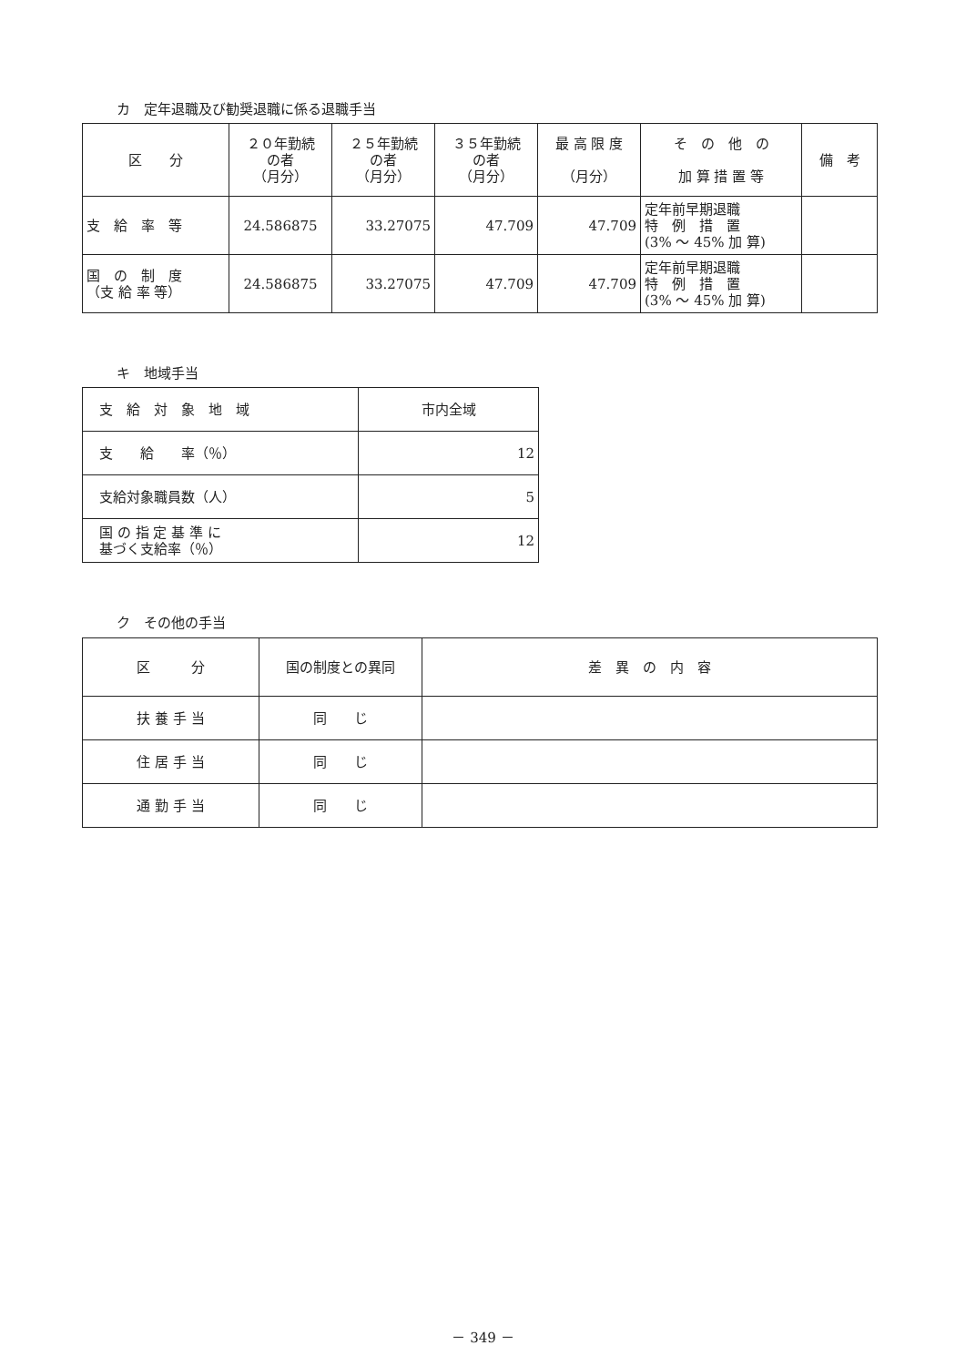カ　定年退職及び勧奨退職に係る退職手当
| 区 分 | ２０年勤続 の者 （月分） | ２５年勤続 の者 （月分） | ３５年勤続 の者 （月分） | 最 高 限 度 （月分） | そ の 他 の 加 算 措 置 等 | 備 考 |
| --- | --- | --- | --- | --- | --- | --- |
| 支 給 率 等 | 24.586875 | 33.27075 | 47.709 | 47.709 | 定年前早期退職 特 例 措 置 (3% ～ 45% 加 算) | |
| 国 の 制 度 （支 給 率 等） | 24.586875 | 33.27075 | 47.709 | 47.709 | 定年前早期退職 特 例 措 置 (3% ～ 45% 加 算) | |
キ　地域手当
| 支 給 対 象 地 域 | 市内全域 |
| 支 給 率（％） | 12 |
| 支給対象職員数（人） | 5 |
| 国 の 指 定 基 準 に 基づく支給率（％） | 12 |
ク　その他の手当
| 区 分 | 国の制度との異同 | 差 異 の 内 容 |
| 扶 養 手 当 | 同 じ | |
| 住 居 手 当 | 同 じ | |
| 通 勤 手 当 | 同 じ | |
－ 349 －